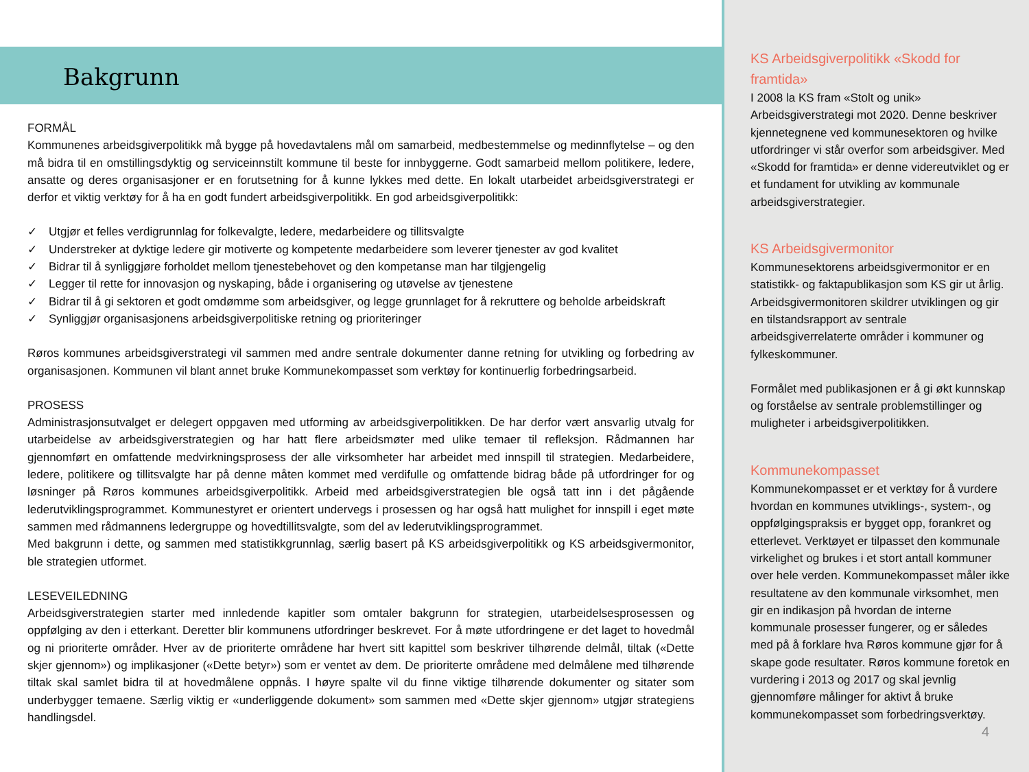Bakgrunn
FORMÅL
Kommunenes arbeidsgiverpolitikk må bygge på hovedavtalens mål om samarbeid, medbestemmelse og medinnflytelse – og den må bidra til en omstillingsdyktig og serviceinnstilt kommune til beste for innbyggerne. Godt samarbeid mellom politikere, ledere, ansatte og deres organisasjoner er en forutsetning for å kunne lykkes med dette. En lokalt utarbeidet arbeidsgiverstrategi er derfor et viktig verktøy for å ha en godt fundert arbeidsgiverpolitikk. En god arbeidsgiverpolitikk:
✓ Utgjør et felles verdigrunnlag for folkevalgte, ledere, medarbeidere og tillitsvalgte
✓ Understreker at dyktige ledere gir motiverte og kompetente medarbeidere som leverer tjenester av god kvalitet
✓ Bidrar til å synliggjøre forholdet mellom tjenestebehovet og den kompetanse man har tilgjengelig
✓ Legger til rette for innovasjon og nyskaping, både i organisering og utøvelse av tjenestene
✓ Bidrar til å gi sektoren et godt omdømme som arbeidsgiver, og legge grunnlaget for å rekruttere og beholde arbeidskraft
✓ Synliggjør organisasjonens arbeidsgiverpolitiske retning og prioriteringer
Røros kommunes arbeidsgiverstrategi vil sammen med andre sentrale dokumenter danne retning for utvikling og forbedring av organisasjonen. Kommunen vil blant annet bruke Kommunekompasset som verktøy for kontinuerlig forbedringsarbeid.
PROSESS
Administrasjonsutvalget er delegert oppgaven med utforming av arbeidsgiverpolitikken. De har derfor vært ansvarlig utvalg for utarbeidelse av arbeidsgiverstrategien og har hatt flere arbeidsmøter med ulike temaer til refleksjon. Rådmannen har gjennomført en omfattende medvirkningsprosess der alle virksomheter har arbeidet med innspill til strategien. Medarbeidere, ledere, politikere og tillitsvalgte har på denne måten kommet med verdifulle og omfattende bidrag både på utfordringer for og løsninger på Røros kommunes arbeidsgiverpolitikk. Arbeid med arbeidsgiverstrategien ble også tatt inn i det pågående lederutviklingsprogrammet. Kommunestyret er orientert undervegs i prosessen og har også hatt mulighet for innspill i eget møte sammen med rådmannens ledergruppe og hovedtillitsvalgte, som del av lederutviklingsprogrammet.
Med bakgrunn i dette, og sammen med statistikkgrunnlag, særlig basert på KS arbeidsgiverpolitikk og KS arbeidsgivermonitor, ble strategien utformet.
LESEVEILEDNING
Arbeidsgiverstrategien starter med innledende kapitler som omtaler bakgrunn for strategien, utarbeidelsesprosessen og oppfølging av den i etterkant. Deretter blir kommunens utfordringer beskrevet. For å møte utfordringene er det laget to hovedmål og ni prioriterte områder. Hver av de prioriterte områdene har hvert sitt kapittel som beskriver tilhørende delmål, tiltak («Dette skjer gjennom») og implikasjoner («Dette betyr») som er ventet av dem. De prioriterte områdene med delmålene med tilhørende tiltak skal samlet bidra til at hovedmålene oppnås. I høyre spalte vil du finne viktige tilhørende dokumenter og sitater som underbygger temaene. Særlig viktig er «underliggende dokument» som sammen med «Dette skjer gjennom» utgjør strategiens handlingsdel.
KS Arbeidsgiverpolitikk «Skodd for framtida»
I 2008 la KS fram «Stolt og unik» Arbeidsgiverstrategi mot 2020. Denne beskriver kjennetegnene ved kommunesektoren og hvilke utfordringer vi står overfor som arbeidsgiver. Med «Skodd for framtida» er denne videreutviklet og er et fundament for utvikling av kommunale arbeidsgiverstrategier.
KS Arbeidsgivermonitor
Kommunesektorens arbeidsgivermonitor er en statistikk- og faktapublikasjon som KS gir ut årlig. Arbeidsgivermonitoren skildrer utviklingen og gir en tilstandsrapport av sentrale arbeidsgiverrelaterte områder i kommuner og fylkeskommuner.
Formålet med publikasjonen er å gi økt kunnskap og forståelse av sentrale problemstillinger og muligheter i arbeidsgiverpolitikken.
Kommunekompasset
Kommunekompasset er et verktøy for å vurdere hvordan en kommunes utviklings-, system-, og oppfølgingspraksis er bygget opp, forankret og etterlevet. Verktøyet er tilpasset den kommunale virkelighet og brukes i et stort antall kommuner over hele verden. Kommunekompasset måler ikke resultatene av den kommunale virksomhet, men gir en indikasjon på hvordan de interne kommunale prosesser fungerer, og er således med på å forklare hva Røros kommune gjør for å skape gode resultater. Røros kommune foretok en vurdering i 2013 og 2017 og skal jevnlig gjennomføre målinger for aktivt å bruke kommunekompasset som forbedringsverktøy.
4